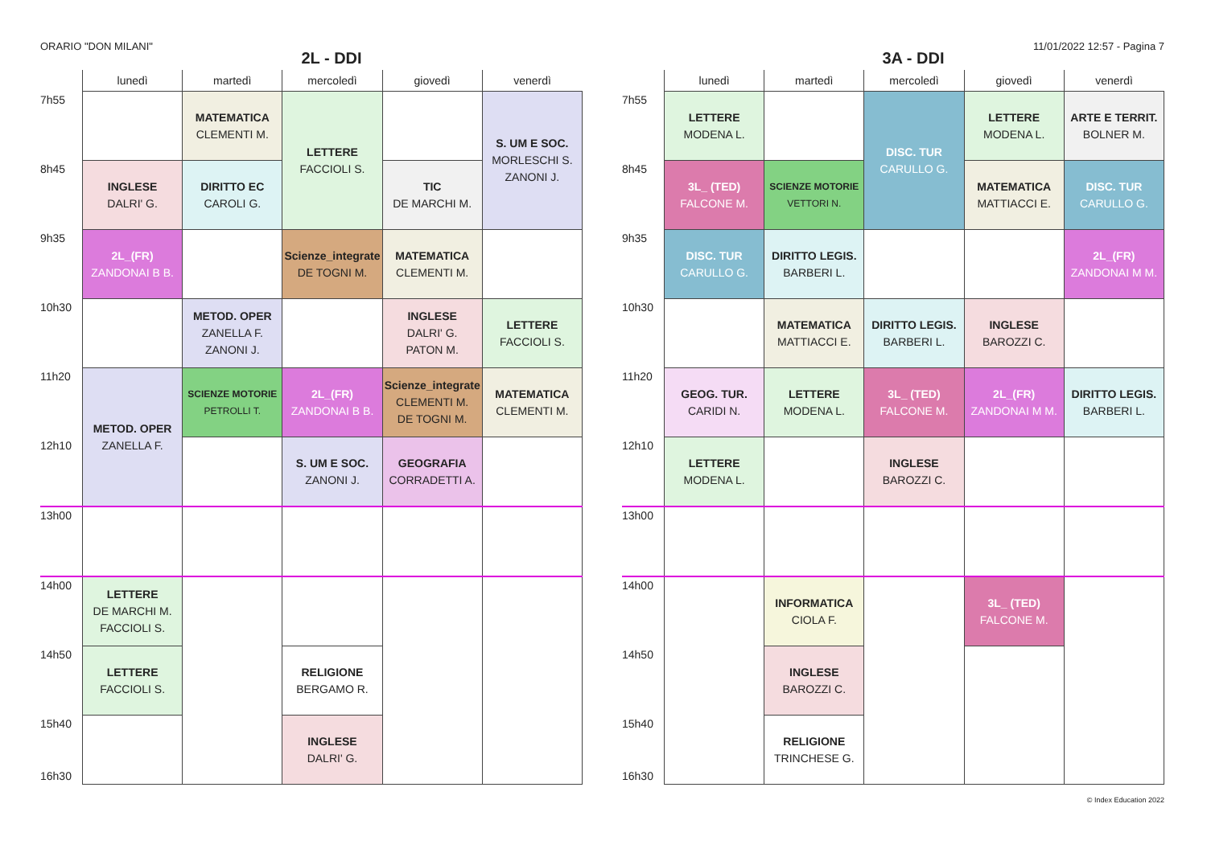ORARIO "DON MILANI" 11/01/2022 12:57 - Pagina 7
2L - DDI
| | lunedì | martedì | mercoledì | giovedì | venerdì |
| --- | --- | --- | --- | --- | --- |
| 7h55 | | MATEMATICA CLEMENTI M. | LETTERE FACCIOLI S. | | S. UM E SOC. MORLESCHI S. ZANONI J. |
| 8h45 | INGLESE DALRI' G. | DIRITTO EC CAROLI G. | | TIC DE MARCHI M. | |
| 9h35 | 2L_(FR) ZANDONAI B B. | | Scienze_integrate DE TOGNI M. | MATEMATICA CLEMENTI M. | |
| 10h30 | | METOD. OPER ZANELLA F. ZANONI J. | | INGLESE DALRI' G. PATON M. | LETTERE FACCIOLI S. |
| 11h20 | METOD. OPER ZANELLA F. | SCIENZE MOTORIE PETROLLI T. | 2L_(FR) ZANDONAI B B. | Scienze_integrate CLEMENTI M. DE TOGNI M. | MATEMATICA CLEMENTI M. |
| 12h10 | | | S. UM E SOC. ZANONI J. | GEOGRAFIA CORRADETTI A. | |
| 13h00 | | | | | |
| 14h00 | LETTERE DE MARCHI M. FACCIOLI S. | | | | |
| 14h50 | LETTERE FACCIOLI S. | | RELIGIONE BERGAMO R. | | |
| 15h40 16h30 | | | INGLESE DALRI' G. | | |
3A - DDI
| | lunedì | martedì | mercoledì | giovedì | venerdì |
| --- | --- | --- | --- | --- | --- |
| 7h55 | LETTERE MODENA L. | | DISC. TUR CARULLO G. | LETTERE MODENA L. | ARTE E TERRIT. BOLNER M. |
| 8h45 | 3L_ (TED) FALCONE M. | SCIENZE MOTORIE VETTORI N. | | MATEMATICA MATTIACCI E. | DISC. TUR CARULLO G. |
| 9h35 | DISC. TUR CARULLO G. | DIRITTO LEGIS. BARBERI L. | | | 2L_(FR) ZANDONAI M M. |
| 10h30 | | MATEMATICA MATTIACCI E. | DIRITTO LEGIS. BARBERI L. | INGLESE BAROZZI C. | |
| 11h20 | GEOG. TUR. CARIDI N. | LETTERE MODENA L. | 3L_ (TED) FALCONE M. | 2L_(FR) ZANDONAI M M. | DIRITTO LEGIS. BARBERI L. |
| 12h10 | LETTERE MODENA L. | | INGLESE BAROZZI C. | | |
| 13h00 | | | | | |
| 14h00 | | INFORMATICA CIOLA F. | | 3L_ (TED) FALCONE M. | |
| 14h50 | | INGLESE BAROZZI C. | | | |
| 15h40 16h30 | | RELIGIONE TRINCHESE G. | | | |
© Index Education 2022